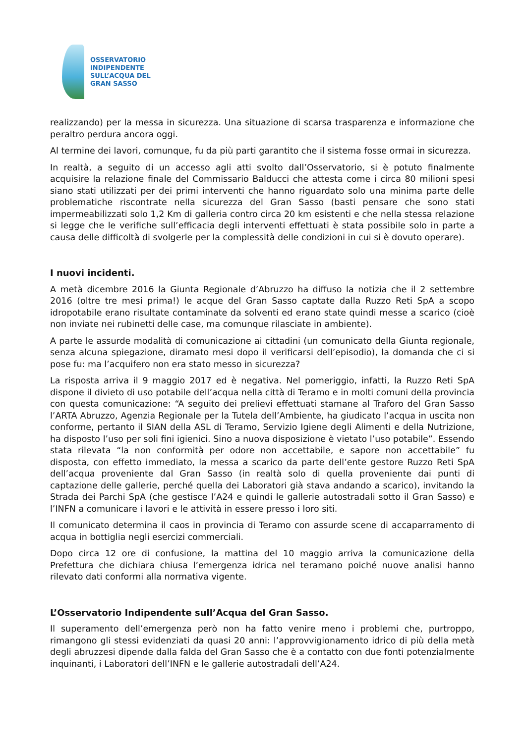OSSERVATORIO
INDIPENDENTE
SULL’ACQUA DEL
GRAN SASSO
realizzando) per la messa in sicurezza. Una situazione di scarsa trasparenza e informazione che peraltro perdura ancora oggi.
Al termine dei lavori, comunque, fu da più parti garantito che il sistema fosse ormai in sicurezza.
In realtà, a seguito di un accesso agli atti svolto dall’Osservatorio, si è potuto finalmente acquisire la relazione finale del Commissario Balducci che attesta come i circa 80 milioni spesi siano stati utilizzati per dei primi interventi che hanno riguardato solo una minima parte delle problematiche riscontrate nella sicurezza del Gran Sasso (basti pensare che sono stati impermeabilizzati solo 1,2 Km di galleria contro circa 20 km esistenti e che nella stessa relazione si legge che le verifiche sull’efficacia degli interventi effettuati è stata possibile solo in parte a causa delle difficoltà di svolgerle per la complessità delle condizioni in cui si è dovuto operare).
I nuovi incidenti.
A metà dicembre 2016 la Giunta Regionale d’Abruzzo ha diffuso la notizia che il 2 settembre 2016 (oltre tre mesi prima!) le acque del Gran Sasso captate dalla Ruzzo Reti SpA a scopo idropotabile erano risultate contaminate da solventi ed erano state quindi messe a scarico (cioè non inviate nei rubinetti delle case, ma comunque rilasciate in ambiente).
A parte le assurde modalità di comunicazione ai cittadini (un comunicato della Giunta regionale, senza alcuna spiegazione, diramato mesi dopo il verificarsi dell’episodio), la domanda che ci si pose fu: ma l’acquifero non era stato messo in sicurezza?
La risposta arriva il 9 maggio 2017 ed è negativa. Nel pomeriggio, infatti, la Ruzzo Reti SpA dispone il divieto di uso potabile dell’acqua nella città di Teramo e in molti comuni della provincia con questa comunicazione: “A seguito dei prelievi effettuati stamane al Traforo del Gran Sasso l’ARTA Abruzzo, Agenzia Regionale per la Tutela dell’Ambiente, ha giudicato l’acqua in uscita non conforme, pertanto il SIAN della ASL di Teramo, Servizio Igiene degli Alimenti e della Nutrizione, ha disposto l’uso per soli fini igienici. Sino a nuova disposizione è vietato l’uso potabile”. Essendo stata rilevata “la non conformità per odore non accettabile, e sapore non accettabile” fu disposta, con effetto immediato, la messa a scarico da parte dell’ente gestore Ruzzo Reti SpA dell’acqua proveniente dal Gran Sasso (in realtà solo di quella proveniente dai punti di captazione delle gallerie, perché quella dei Laboratori già stava andando a scarico), invitando la Strada dei Parchi SpA (che gestisce l’A24 e quindi le gallerie autostradali sotto il Gran Sasso) e l’INFN a comunicare i lavori e le attività in essere presso i loro siti.
Il comunicato determina il caos in provincia di Teramo con assurde scene di accaparramento di acqua in bottiglia negli esercizi commerciali.
Dopo circa 12 ore di confusione, la mattina del 10 maggio arriva la comunicazione della Prefettura che dichiara chiusa l’emergenza idrica nel teramano poiché nuove analisi hanno rilevato dati conformi alla normativa vigente.
L’Osservatorio Indipendente sull’Acqua del Gran Sasso.
Il superamento dell’emergenza però non ha fatto venire meno i problemi che, purtroppo, rimangono gli stessi evidenziati da quasi 20 anni: l’approvvigionamento idrico di più della metà degli abruzzesi dipende dalla falda del Gran Sasso che è a contatto con due fonti potenzialmente inquinanti, i Laboratori dell’INFN e le gallerie autostradali dell’A24.